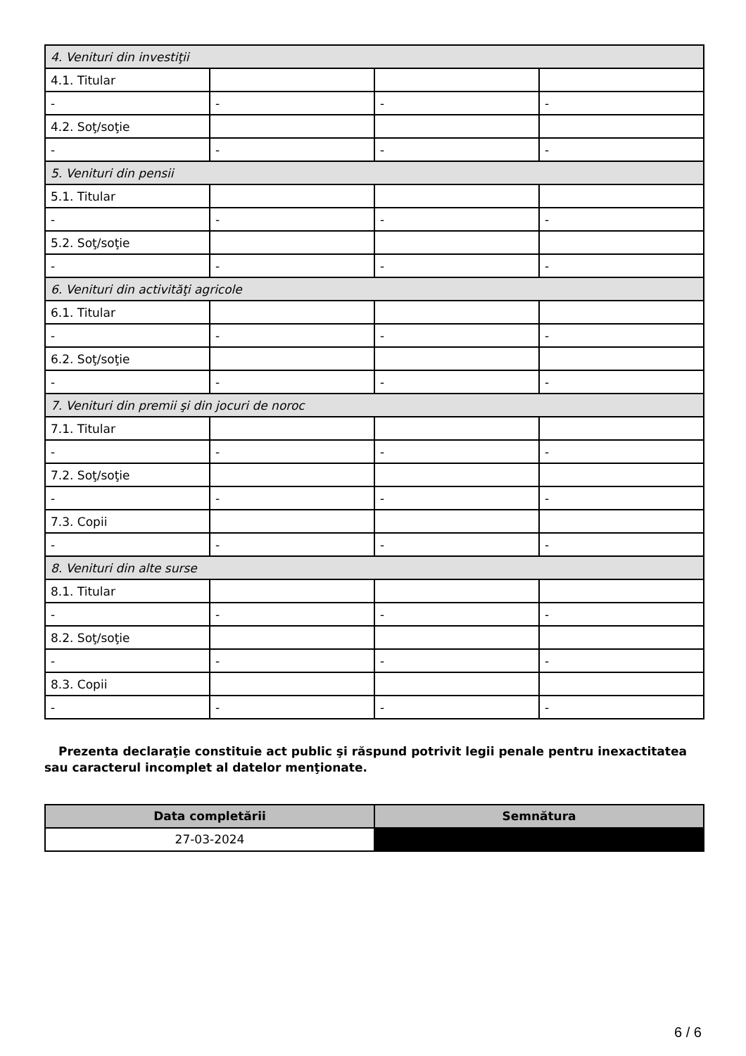| 4. Venituri din investiţii | | | |
| 4.1. Titular | | | |
| - | - | - | - |
| 4.2. Soţ/soţie | | | |
| - | - | - | - |
| 5. Venituri din pensii | | | |
| 5.1. Titular | | | |
| - | - | - | - |
| 5.2. Soţ/soţie | | | |
| - | - | - | - |
| 6. Venituri din activităţi agricole | | | |
| 6.1. Titular | | | |
| - | - | - | - |
| 6.2. Soţ/soţie | | | |
| - | - | - | - |
| 7. Venituri din premii şi din jocuri de noroc | | | |
| 7.1. Titular | | | |
| - | - | - | - |
| 7.2. Soţ/soţie | | | |
| - | - | - | - |
| 7.3. Copii | | | |
| - | - | - | - |
| 8. Venituri din alte surse | | | |
| 8.1. Titular | | | |
| - | - | - | - |
| 8.2. Soţ/soţie | | | |
| - | - | - | - |
| 8.3. Copii | | | |
| - | - | - | - |
Prezenta declaraţie constituie act public şi răspund potrivit legii penale pentru inexactitatea sau caracterul incomplet al datelor menţionate.
| Data completării | Semnătura |
| --- | --- |
| 27-03-2024 | |
6 / 6